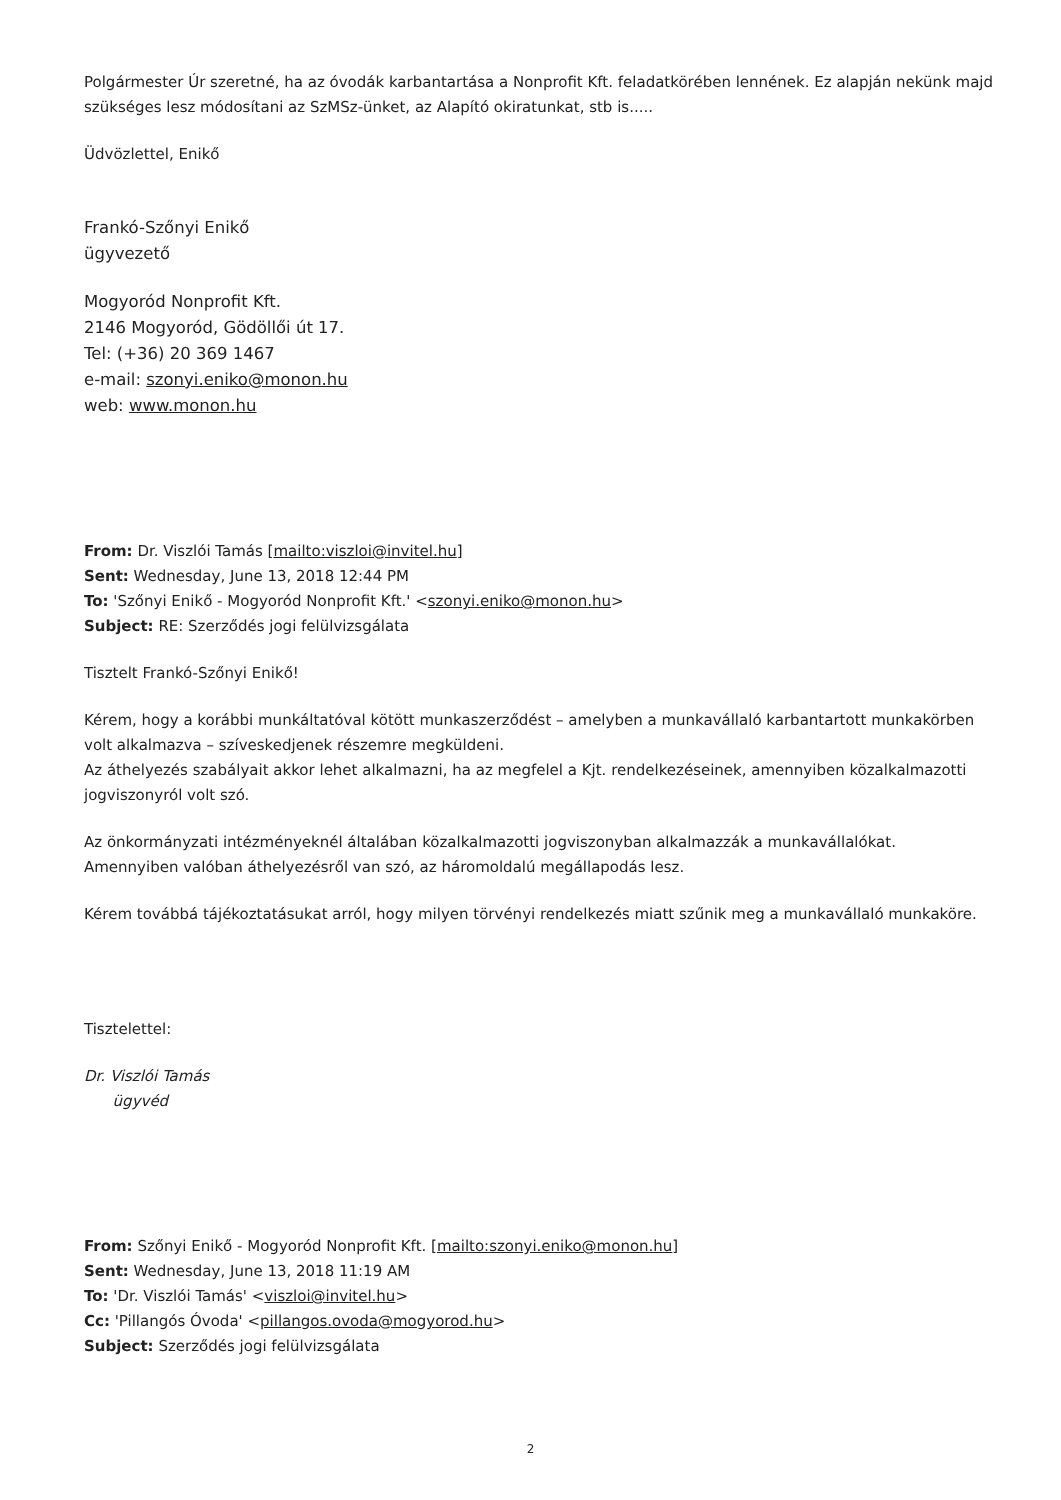Polgármester Úr szeretné, ha az óvodák karbantartása a Nonprofit Kft. feladatkörében lennének. Ez alapján nekünk majd szükséges lesz módosítani az SzMSz-ünket, az Alapító okiratunkat, stb is.....
Üdvözlettel, Enikő
Frankó-Szőnyi Enikő
ügyvezető
Mogyoród Nonprofit Kft.
2146 Mogyoród, Gödöllői út 17.
Tel: (+36) 20 369 1467
e-mail: szonyi.eniko@monon.hu
web: www.monon.hu
From: Dr. Viszlói Tamás [mailto:viszloi@invitel.hu]
Sent: Wednesday, June 13, 2018 12:44 PM
To: 'Szőnyi Enikő - Mogyoród Nonprofit Kft.' <szonyi.eniko@monon.hu>
Subject: RE: Szerződés jogi felülvizsgálata
Tisztelt Frankó-Szőnyi Enikő!
Kérem, hogy a korábbi munkáltatóval kötött munkaszerződést – amelyben a munkavállaló karbantartott munkakörben volt alkalmazva – szíveskedjenek részemre megküldeni.
Az áthelyezés szabályait akkor lehet alkalmazni, ha az megfelel a Kjt. rendelkezéseinek, amennyiben közalkalmazotti jogviszonyról volt szó.
Az önkormányzati intézményeknél általában közalkalmazotti jogviszonyban alkalmazzák a munkavállalókat.
Amennyiben valóban áthelyezésről van szó, az háromoldalú megállapodás lesz.
Kérem továbbá tájékoztatásukat arról, hogy milyen törvényi rendelkezés miatt szűnik meg a munkavállaló munkaköre.
Tisztelettel:
Dr. Viszlói Tamás
ügyvéd
From: Szőnyi Enikő - Mogyoród Nonprofit Kft. [mailto:szonyi.eniko@monon.hu]
Sent: Wednesday, June 13, 2018 11:19 AM
To: 'Dr. Viszlói Tamás' <viszloi@invitel.hu>
Cc: 'Pillangós Óvoda' <pillangos.ovoda@mogyorod.hu>
Subject: Szerződés jogi felülvizsgálata
2